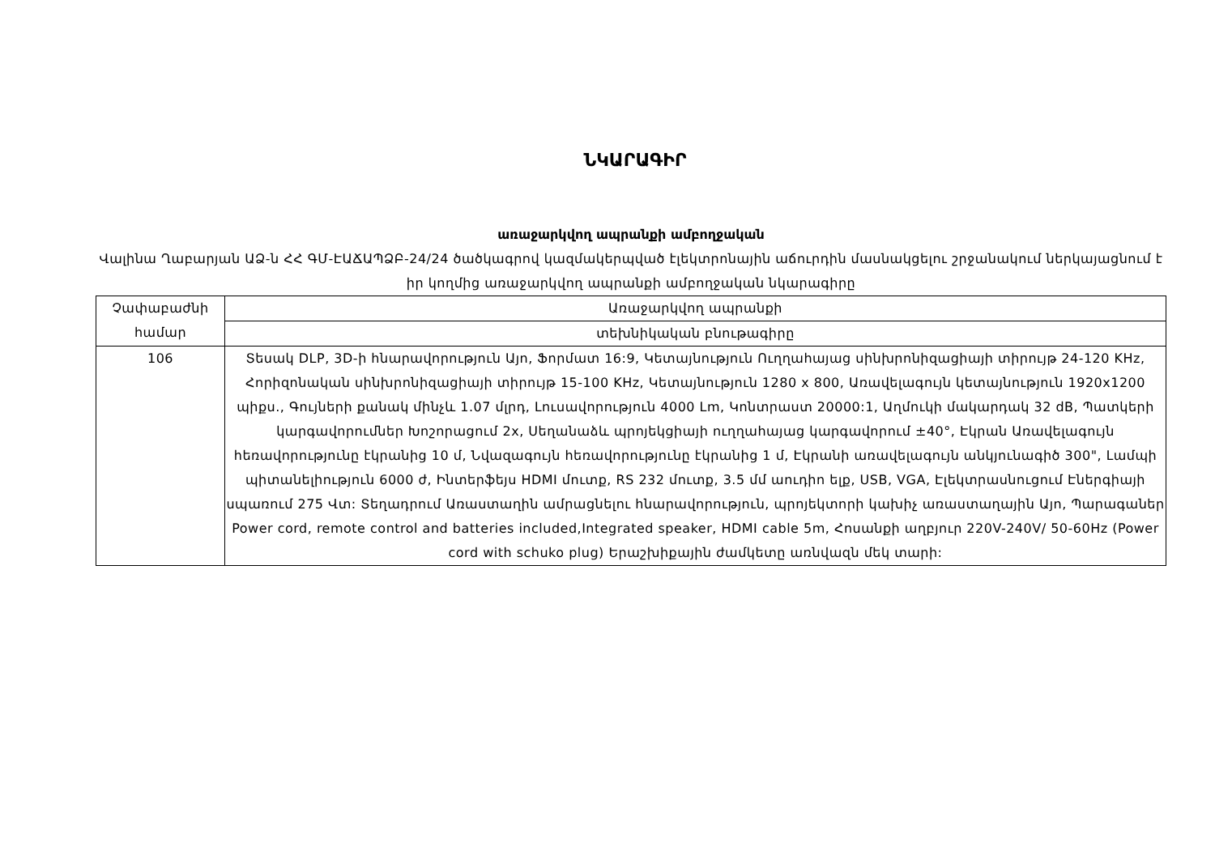ՆԿԱՐԱԳԻՐ
առաջարկվող ապրանքի ամբողջական
Վալինա Ղաբարյան ԱՁ-ն ՀՀ ԳՄ-ԷԱՃԱՊՁԲ-24/24 ծածկագրով կազմակերպված էլեկտրոնային աճուրդին մասնակցելու շրջանակում ներկայացնում է իր կողմից առաջարկվող ապրանքի ամբողջական նկարագիրը
| Չափաբաժնի համար | Առաջարկվող ապրանքի |
| | տեխնիկական բնութագիրը |
| 106 | Տեսակ DLP, 3D-ի հնարավորություն Այո, Ֆորմատ 16:9, Կետայնություն Ուղղահայաց սինխրոնիզացիայի տիրույթ 24-120 KHz, Հորիզոնական սինխրոնիզացիայի տիրույթ 15-100 KHz, Կետայնություն 1280 x 800, Առավելագույն կետայնություն 1920x1200 պիքս., Գույների քանակ մինչև 1.07 մլրդ, Լուսավորություն 4000 Lm, Կոնտրաստ 20000:1, Աղմուկի մակարդակ 32 dB, Պատկերի կարգավորումներ Խոշորացում 2x, Սեղանաձև պրոյեկցիայի ուղղահայաց կարգավորում ±40°, Էկրան Առավելագույն հեռավորությունը էկրանից 10 մ, Նվազագույն հեռավորությունը էկրանից 1 մ, Էկրանի առավելագույն անկյունագիծ 300", Լամպի պիտանելիություն 6000 ժ, Ինտերֆեյս HDMI մուտք, RS 232 մուտք, 3.5 մմ աուդիո ելք, USB, VGA, Էլեկտրասնուցում Էներգիայի սպառում 275 Վտ: Տեղադրում Առաստաղին ամրացնելու հնարավորություն, պրոյեկտորի կախիչ առաստաղային Այո, Պարագաներ Power cord, remote control and batteries included,Integrated speaker, HDMI cable 5m, Հոսանքի աղբյուր 220V-240V/ 50-60Hz (Power cord with schuko plug) Երաշխիքային ժամկետը առնվազն մեկ տարի: |